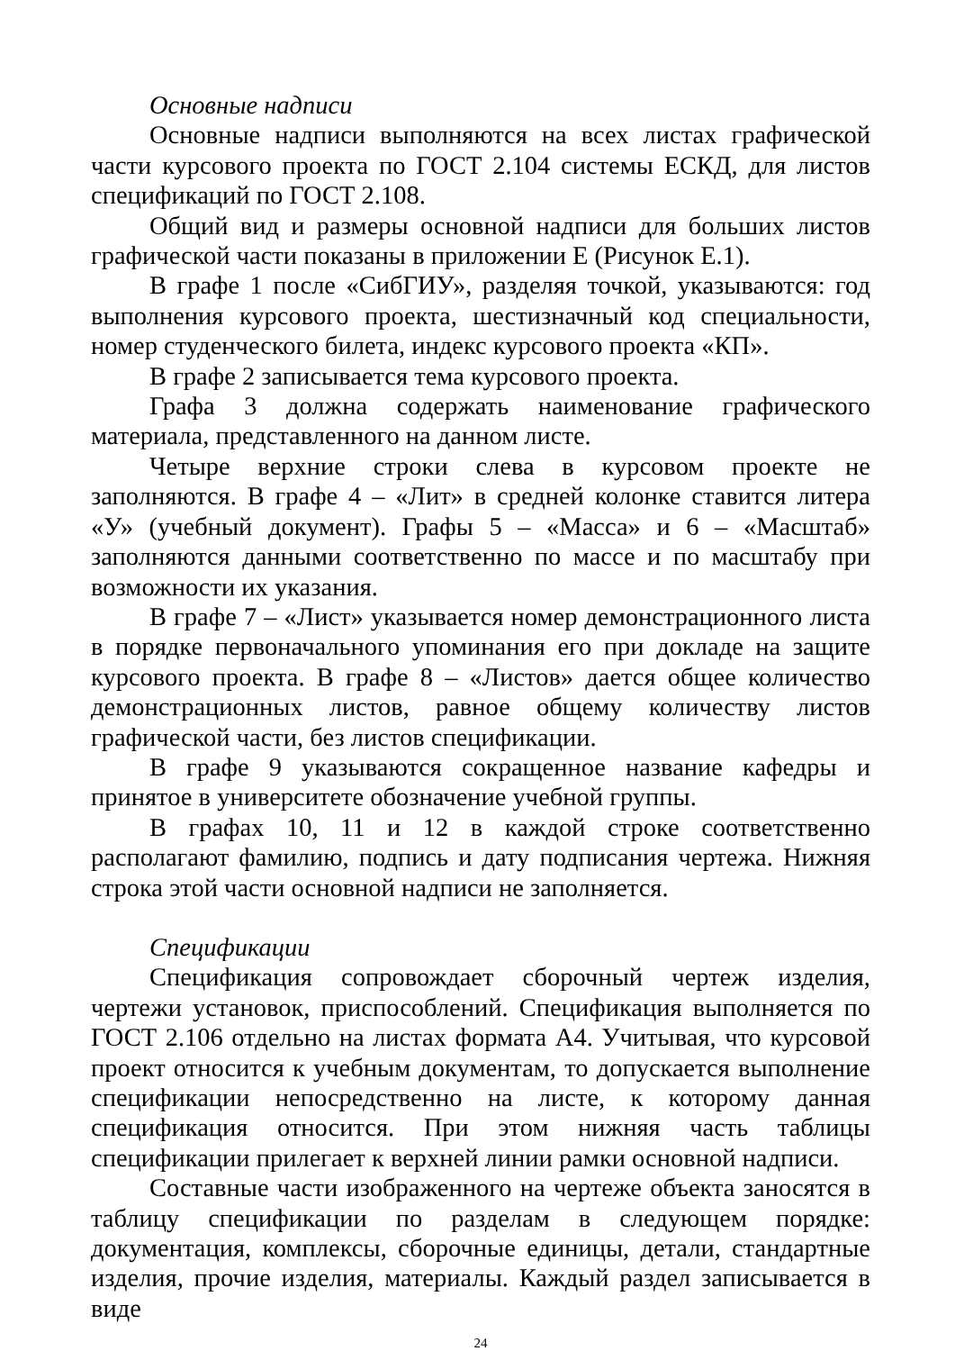Основные надписи
Основные надписи выполняются на всех листах графической части курсового проекта по ГОСТ 2.104 системы ЕСКД, для листов спецификаций по ГОСТ 2.108.
Общий вид и размеры основной надписи для больших листов графической части показаны в приложении Е (Рисунок Е.1).
В графе 1 после «СибГИУ», разделяя точкой, указываются: год выполнения курсового проекта, шестизначный код специальности, номер студенческого билета, индекс курсового проекта «КП».
В графе 2 записывается тема курсового проекта.
Графа 3 должна содержать наименование графического материала, представленного на данном листе.
Четыре верхние строки слева в курсовом проекте не заполняются. В графе 4 – «Лит» в средней колонке ставится литера «У» (учебный документ). Графы 5 – «Масса» и 6 – «Масштаб» заполняются данными соответственно по массе и по масштабу при возможности их указания.
В графе 7 – «Лист» указывается номер демонстрационного листа в порядке первоначального упоминания его при докладе на защите курсового проекта. В графе 8 – «Листов» дается общее количество демонстрационных листов, равное общему количеству листов графической части, без листов спецификации.
В графе 9 указываются сокращенное название кафедры и принятое в университете обозначение учебной группы.
В графах 10, 11 и 12 в каждой строке соответственно располагают фамилию, подпись и дату подписания чертежа. Нижняя строка этой части основной надписи не заполняется.
Спецификации
Спецификация сопровождает сборочный чертеж изделия, чертежи установок, приспособлений. Спецификация выполняется по ГОСТ 2.106 отдельно на листах формата А4. Учитывая, что курсовой проект относится к учебным документам, то допускается выполнение спецификации непосредственно на листе, к которому данная спецификация относится. При этом нижняя часть таблицы спецификации прилегает к верхней линии рамки основной надписи.
Составные части изображенного на чертеже объекта заносятся в таблицу спецификации по разделам в следующем порядке: документация, комплексы, сборочные единицы, детали, стандартные изделия, прочие изделия, материалы. Каждый раздел записывается в виде
24